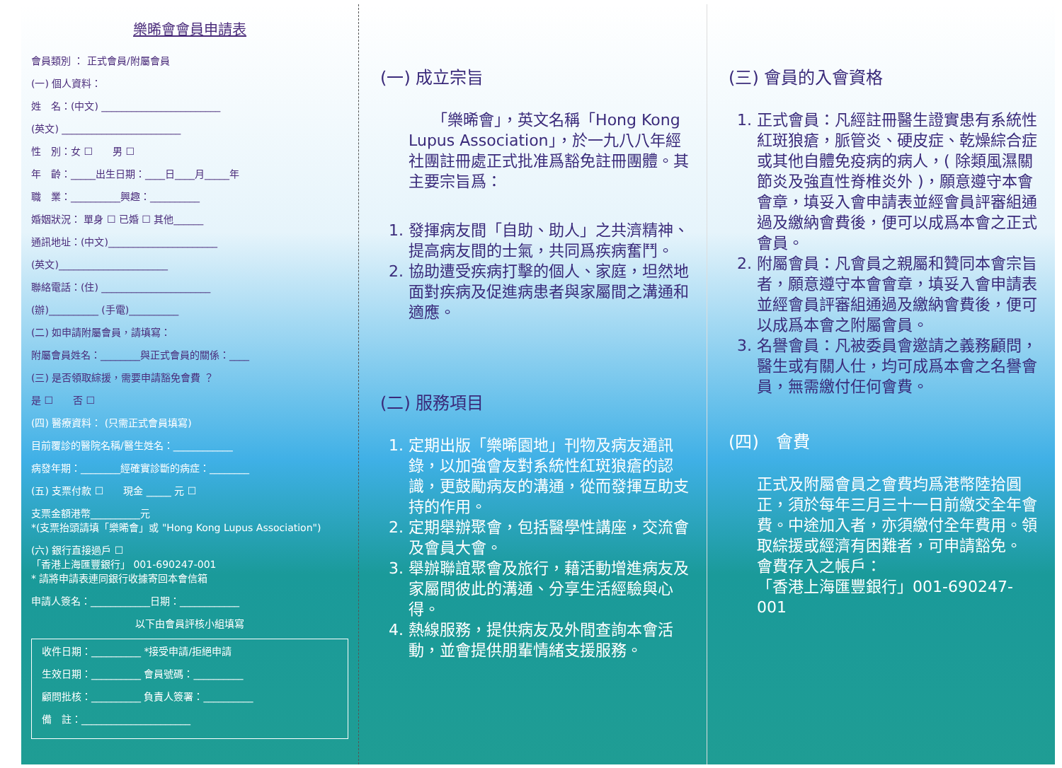樂晞會會員申請表
會員類別 ： 正式會員/附屬會員
(一) 個人資料：
姓　名：(中文) ________________________
(英文) ________________________
性　別：女 ☐　　男 ☐
年　齡：_____出生日期：____日____月_____年
職　業：__________興趣：__________
婚姻狀況： 單身 ☐ 已婚 ☐ 其他______
通訊地址：(中文)______________________
(英文)______________________
聯絡電話：(住) ______________________
(辦)__________ (手電)__________
(二) 如申請附屬會員，請填寫：
附屬會員姓名：________與正式會員的關係：____
(三) 是否領取綜援，需要申請豁免會費 ？
是 ☐　　否 ☐
(四) 醫療資料： (只需正式會員填寫)
目前覆診的醫院名稱/醫生姓名：____________
病發年期：________經確實診斷的病症：________
(五) 支票付款 ☐　　現金 _____ 元 ☐
支票金額港幣__________元
*(支票抬頭請填「樂晞會」或 "Hong Kong Lupus Association")
(六) 銀行直接過戶 ☐
「香港上海匯豐銀行」 001-690247-001
* 請將申請表連同銀行收據寄回本會信箱
申請人簽名：____________日期：____________
以下由會員評核小組填寫
收件日期：__________ *接受申請/拒絕申請
生效日期：__________ 會員號碼：__________
顧問批核：__________ 負責人簽署：__________
備　註：______________________
(一) 成立宗旨
　　「樂晞會」，英文名稱「Hong Kong Lupus Association」，於一九八八年經社團註冊處正式批准爲豁免註冊團體。其主要宗旨爲：
1. 發揮病友間「自助、助人」之共濟精神、提高病友間的士氣，共同爲疾病奮鬥。
2. 協助遭受疾病打擊的個人、家庭，坦然地面對疾病及促進病患者與家屬間之溝通和適應。
(二) 服務項目
1. 定期出版「樂晞園地」刊物及病友通訊錄，以加強會友對系統性紅斑狼瘡的認識，更鼓勵病友的溝通，從而發揮互助支持的作用。
2. 定期舉辦聚會，包括醫學性講座，交流會及會員大會。
3. 舉辦聯誼聚會及旅行，藉活動增進病友及家屬間彼此的溝通、分享生活經驗與心得。
4. 熱線服務，提供病友及外間查詢本會活動，並會提供朋輩情緒支援服務。
(三) 會員的入會資格
1. 正式會員：凡經註冊醫生證實患有系統性紅斑狼瘡，脈管炎、硬皮症、乾燥綜合症或其他自體免疫病的病人，( 除類風濕關節炎及強直性脊椎炎外 )，願意遵守本會會章，填妥入會申請表並經會員評審組通過及繳納會費後，便可以成爲本會之正式會員。
2. 附屬會員：凡會員之親屬和贊同本會宗旨者，願意遵守本會會章，填妥入會申請表並經會員評審組通過及繳納會費後，便可以成爲本會之附屬會員。
3. 名譽會員：凡被委員會邀請之義務顧問，醫生或有關人仕，均可成爲本會之名譽會員，無需繳付任何會費。
(四)　會費
正式及附屬會員之會費均爲港幣陸拾圓正，須於每年三月三十一日前繳交全年會費。中途加入者，亦須繳付全年費用。領取綜援或經濟有困難者，可申請豁免。
會費存入之帳戶：
「香港上海匯豐銀行」001-690247-001